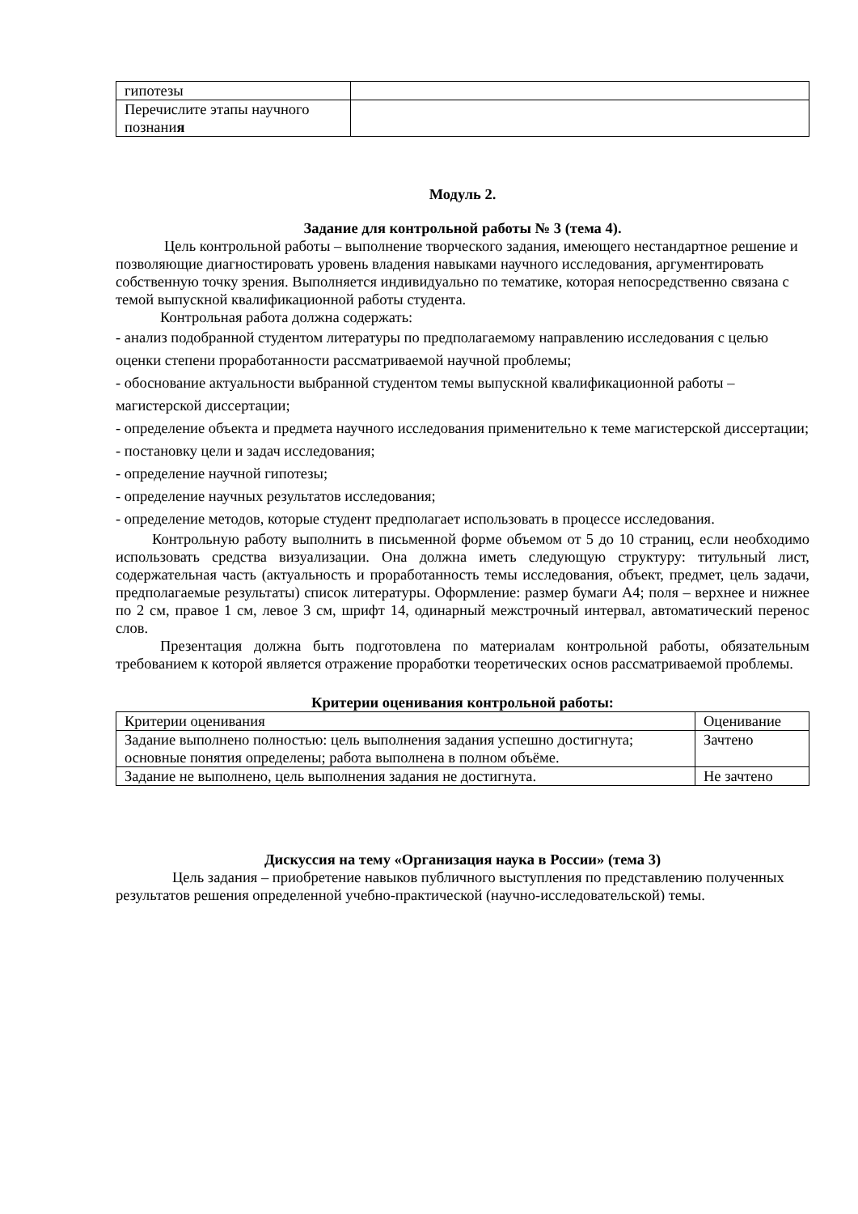| гипотезы | |
| Перечислите этапы научного познани я | |
Модуль 2.
Задание для контрольной работы № 3 (тема 4).
Цель контрольной работы – выполнение творческого задания, имеющего нестандартное решение и позволяющие диагностировать уровень владения навыками научного исследования, аргументировать собственную точку зрения. Выполняется индивидуально по тематике, которая непосредственно связана с темой выпускной квалификационной работы студента.
Контрольная работа должна содержать:
- анализ подобранной студентом литературы по предполагаемому направлению исследования с целью оценки степени проработанности рассматриваемой научной проблемы;
- обоснование актуальности выбранной студентом темы выпускной квалификационной работы – магистерской диссертации;
- определение объекта и предмета научного исследования применительно к теме магистерской диссертации;
- постановку цели и задач исследования;
- определение научной гипотезы;
- определение научных результатов исследования;
- определение методов, которые студент предполагает использовать в процессе исследования.
Контрольную работу выполнить в письменной форме объемом от 5 до 10 страниц, если необходимо использовать средства визуализации. Она должна иметь следующую структуру: титульный лист, содержательная часть (актуальность и проработанность темы исследования, объект, предмет, цель задачи, предполагаемые результаты) список литературы. Оформление: размер бумаги А4; поля – верхнее и нижнее по 2 см, правое 1 см, левое 3 см, шрифт 14, одинарный межстрочный интервал, автоматический перенос слов.
Презентация должна быть подготовлена по материалам контрольной работы, обязательным требованием к которой является отражение проработки теоретических основ рассматриваемой проблемы.
Критерии оценивания контрольной работы:
| Критерии оценивания | Оценивание |
| Задание выполнено полностью: цель выполнения задания успешно достигнута; основные понятия определены; работа выполнена в полном объёме. | Зачтено |
| Задание не выполнено, цель выполнения задания не достигнута. | Не зачтено |
Дискуссия на тему «Организация наука в России» (тема 3)
Цель задания – приобретение навыков публичного выступления по представлению полученных результатов решения определенной учебно-практической (научно-исследовательской) темы.